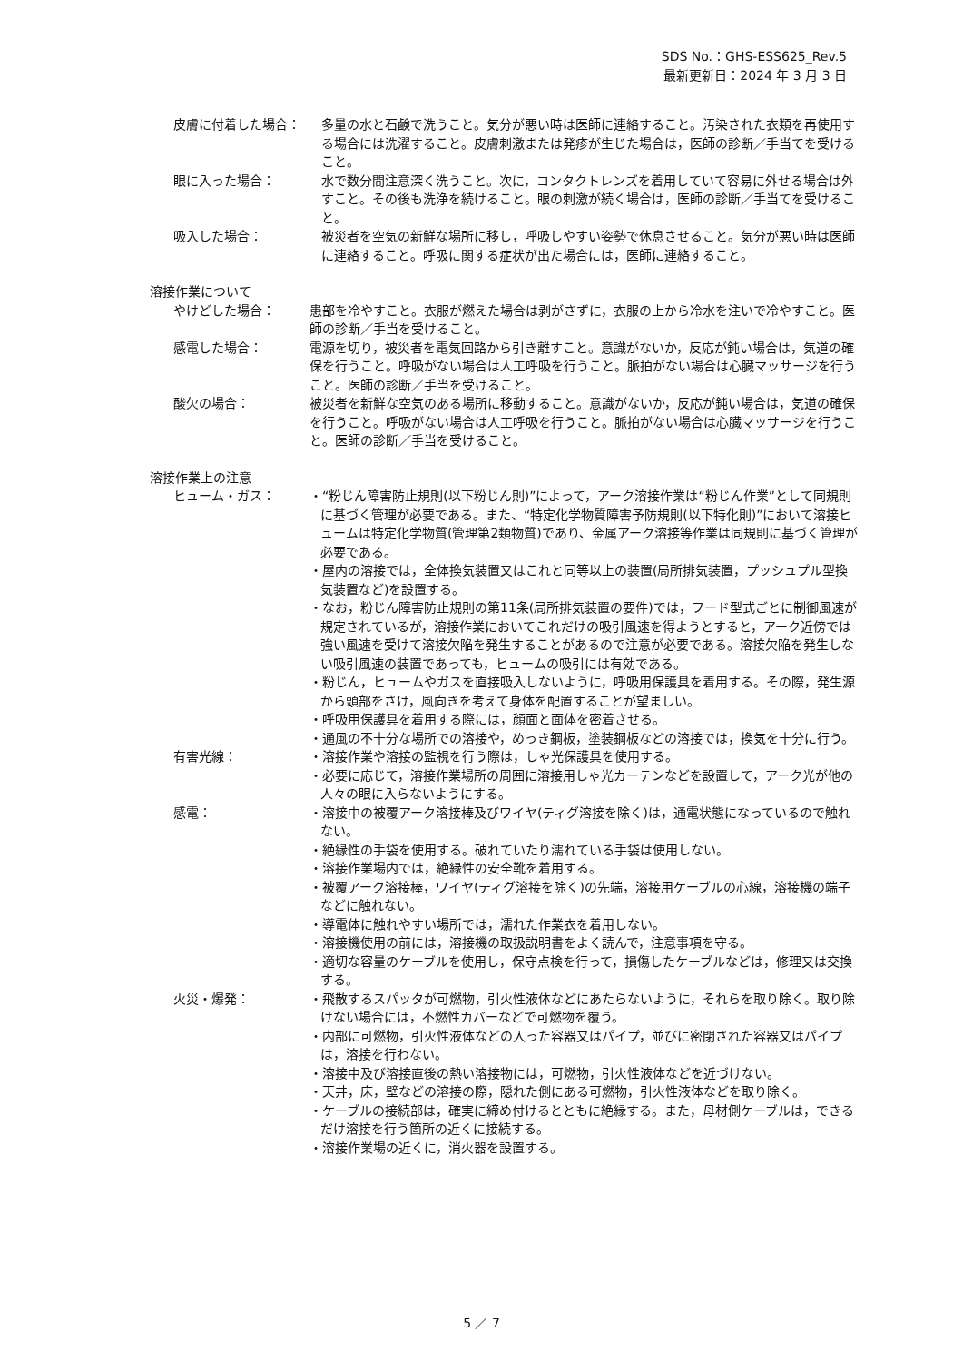SDS No.：GHS-ESS625_Rev.5
最新更新日：2024 年 3 月 3 日
皮膚に付着した場合： 多量の水と石鹸で洗うこと。気分が悪い時は医師に連絡すること。汚染された衣類を再使用する場合には洗濯すること。皮膚刺激または発疹が生じた場合は，医師の診断／手当てを受けること。
眼に入った場合： 水で数分間注意深く洗うこと。次に，コンタクトレンズを着用していて容易に外せる場合は外すこと。その後も洗浄を続けること。眼の刺激が続く場合は，医師の診断／手当てを受けること。
吸入した場合： 被災者を空気の新鮮な場所に移し，呼吸しやすい姿勢で休息させること。気分が悪い時は医師に連絡すること。呼吸に関する症状が出た場合には，医師に連絡すること。
溶接作業について
やけどした場合： 患部を冷やすこと。衣服が燃えた場合は剥がさずに，衣服の上から冷水を注いで冷やすこと。医師の診断／手当を受けること。
感電した場合： 電源を切り，被災者を電気回路から引き離すこと。意識がないか，反応が鈍い場合は，気道の確保を行うこと。呼吸がない場合は人工呼吸を行うこと。脈拍がない場合は心臓マッサージを行うこと。医師の診断／手当を受けること。
酸欠の場合： 被災者を新鮮な空気のある場所に移動すること。意識がないか，反応が鈍い場合は，気道の確保を行うこと。呼吸がない場合は人工呼吸を行うこと。脈拍がない場合は心臓マッサージを行うこと。医師の診断／手当を受けること。
溶接作業上の注意
ヒューム・ガス： ・“粉じん障害防止規則(以下粉じん則)”によって，アーク溶接作業は“粉じん作業”として同規則に基づく管理が必要である。また、“特定化学物質障害予防規則(以下特化則)”において溶接ヒュームは特定化学物質(管理第2類物質)であり、金属アーク溶接等作業は同規則に基づく管理が必要である。
・屋内の溶接では，全体換気装置又はこれと同等以上の装置(局所排気装置，プッシュプル型換気装置など)を設置する。
・なお，粉じん障害防止規則の第11条(局所排気装置の要件)では，フード型式ごとに制御風速が規定されているが，溶接作業においてこれだけの吸引風速を得ようとすると，アーク近傍では強い風速を受けて溶接欠陥を発生することがあるので注意が必要である。溶接欠陥を発生しない吸引風速の装置であっても，ヒュームの吸引には有効である。
・粉じん，ヒュームやガスを直接吸入しないように，呼吸用保護具を着用する。その際，発生源から頭部をさけ，風向きを考えて身体を配置することが望ましい。
・呼吸用保護具を着用する際には，顔面と面体を密着させる。
・通風の不十分な場所での溶接や，めっき鋼板，塗装鋼板などの溶接では，換気を十分に行う。
有害光線： ・溶接作業や溶接の監視を行う際は，しゃ光保護具を使用する。
・必要に応じて，溶接作業場所の周囲に溶接用しゃ光カーテンなどを設置して，アーク光が他の人々の眼に入らないようにする。
感電： ・溶接中の被覆アーク溶接棒及びワイヤ(ティグ溶接を除く)は，通電状態になっているので触れない。
・絶縁性の手袋を使用する。破れていたり濡れている手袋は使用しない。
・溶接作業場内では，絶縁性の安全靴を着用する。
・被覆アーク溶接棒，ワイヤ(ティグ溶接を除く)の先端，溶接用ケーブルの心線，溶接機の端子などに触れない。
・導電体に触れやすい場所では，濡れた作業衣を着用しない。
・溶接機使用の前には，溶接機の取扱説明書をよく読んで，注意事項を守る。
・適切な容量のケーブルを使用し，保守点検を行って，損傷したケーブルなどは，修理又は交換する。
火災・爆発： ・飛散するスパッタが可燃物，引火性液体などにあたらないように，それらを取り除く。取り除けない場合には，不燃性カバーなどで可燃物を覆う。
・内部に可燃物，引火性液体などの入った容器又はパイプ，並びに密閉された容器又はパイプは，溶接を行わない。
・溶接中及び溶接直後の熱い溶接物には，可燃物，引火性液体などを近づけない。
・天井，床，壁などの溶接の際，隠れた側にある可燃物，引火性液体などを取り除く。
・ケーブルの接続部は，確実に締め付けるとともに絶縁する。また，母材側ケーブルは，できるだけ溶接を行う箇所の近くに接続する。
・溶接作業場の近くに，消火器を設置する。
5 ／ 7